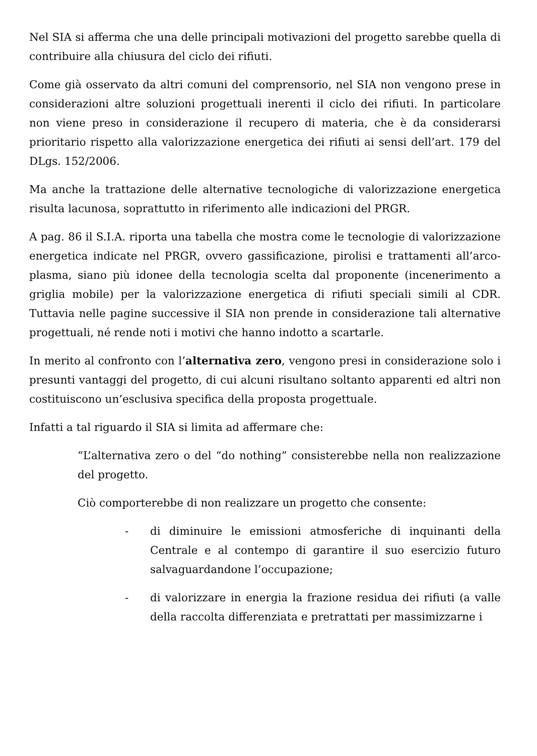Nel SIA si afferma che una delle principali motivazioni del progetto sarebbe quella di contribuire alla chiusura del ciclo dei rifiuti.
Come già osservato da altri comuni del comprensorio, nel SIA non vengono prese in considerazioni altre soluzioni progettuali inerenti il ciclo dei rifiuti. In particolare non viene preso in considerazione il recupero di materia, che è da considerarsi prioritario rispetto alla valorizzazione energetica dei rifiuti ai sensi dell’art. 179 del DLgs. 152/2006.
Ma anche la trattazione delle alternative tecnologiche di valorizzazione energetica risulta lacunosa, soprattutto in riferimento alle indicazioni del PRGR.
A pag. 86 il S.I.A. riporta una tabella che mostra come le tecnologie di valorizzazione energetica indicate nel PRGR, ovvero gassificazione, pirolisi e trattamenti all’arco-plasma, siano più idonee della tecnologia scelta dal proponente (incenerimento a griglia mobile) per la valorizzazione energetica di rifiuti speciali simili al CDR. Tuttavia nelle pagine successive il SIA non prende in considerazione tali alternative progettuali, né rende noti i motivi che hanno indotto a scartarle.
In merito al confronto con l’alternativa zero, vengono presi in considerazione solo i presunti vantaggi del progetto, di cui alcuni risultano soltanto apparenti ed altri non costituiscono un’esclusiva specifica della proposta progettuale.
Infatti a tal riguardo il SIA si limita ad affermare che:
“L’alternativa zero o del “do nothing” consisterebbe nella non realizzazione del progetto.
Ciò comporterebbe di non realizzare un progetto che consente:
- di diminuire le emissioni atmosferiche di inquinanti della Centrale e al contempo di garantire il suo esercizio futuro salvaguardandone l’occupazione;
- di valorizzare in energia la frazione residua dei rifiuti (a valle della raccolta differenziata e pretrattati per massimizzarne i